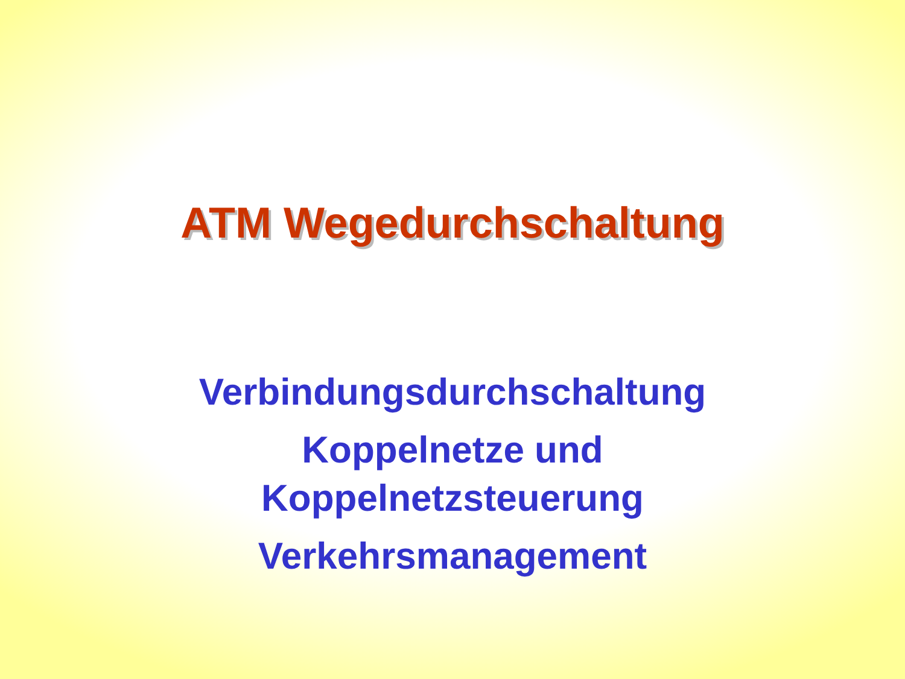ATM Wegedurchschaltung
Verbindungsdurchschaltung
Koppelnetze und
Koppelnetzsteuerung
Verkehrsmanagement